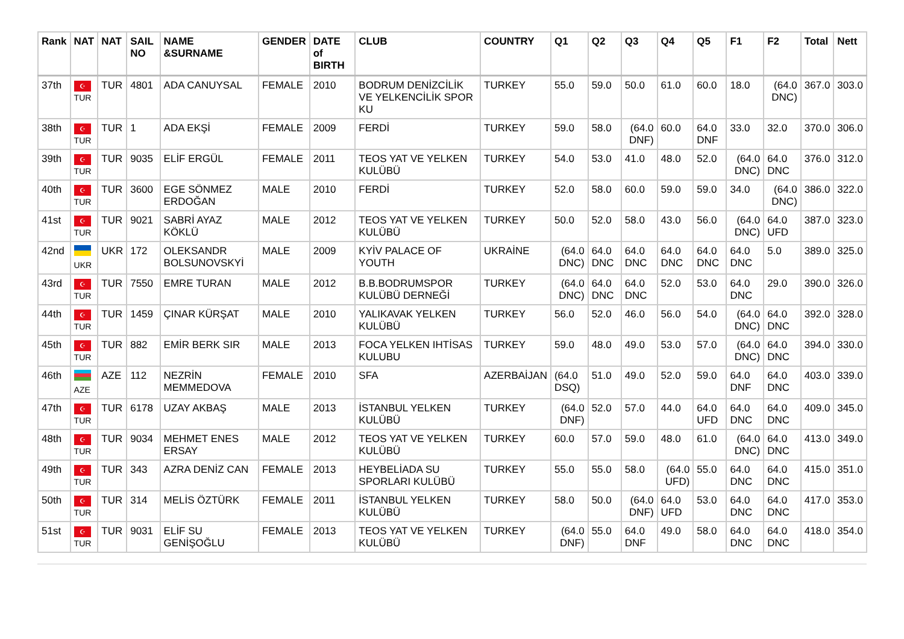| Rank | NAT | NAT | SAIL NO | NAME &SURNAME | GENDER | DATE of BIRTH | CLUB | COUNTRY | Q1 | Q2 | Q3 | Q4 | Q5 | F1 | F2 | Total | Nett |
| --- | --- | --- | --- | --- | --- | --- | --- | --- | --- | --- | --- | --- | --- | --- | --- | --- | --- |
| 37th | ☪ TUR | TUR | 4801 | ADA CANUYSAL | FEMALE | 2010 | BODRUM DENİZCİLİK VE YELKENCİLİK SPOR KU | TURKEY | 55.0 | 59.0 | 50.0 | 61.0 | 60.0 | 18.0 | (64.0 DNC) | 367.0 | 303.0 |
| 38th | ☪ TUR | TUR | 1 | ADA EKŞİ | FEMALE | 2009 | FERDİ | TURKEY | 59.0 | 58.0 | (64.0 DNF) | 60.0 | 64.0 DNF | 33.0 | 32.0 | 370.0 | 306.0 |
| 39th | ☪ TUR | TUR | 9035 | ELİF ERGÜL | FEMALE | 2011 | TEOS YAT VE YELKEN KULÜBÜ | TURKEY | 54.0 | 53.0 | 41.0 | 48.0 | 52.0 | (64.0 DNC) | 64.0 DNC | 376.0 | 312.0 |
| 40th | ☪ TUR | TUR | 3600 | EGE SÖNMEZ ERDOĞAN | MALE | 2010 | FERDİ | TURKEY | 52.0 | 58.0 | 60.0 | 59.0 | 59.0 | 34.0 | (64.0 DNC) | 386.0 | 322.0 |
| 41st | ☪ TUR | TUR | 9021 | SABRİ AYAZ KÖKLÜ | MALE | 2012 | TEOS YAT VE YELKEN KULÜBÜ | TURKEY | 50.0 | 52.0 | 58.0 | 43.0 | 56.0 | (64.0 DNC) | 64.0 UFD | 387.0 | 323.0 |
| 42nd | UKR | UKR | 172 | OLEKSANDR BOLSUNOVSKYİ | MALE | 2009 | KYİV PALACE OF YOUTH | UKRAİNE | (64.0 DNC) | 64.0 DNC | 64.0 DNC | 64.0 DNC | 64.0 DNC | 64.0 DNC | 5.0 | 389.0 | 325.0 |
| 43rd | ☪ TUR | TUR | 7550 | EMRE TURAN | MALE | 2012 | B.B.BODRUMSPOR KULÜBÜ DERNEĞİ | TURKEY | (64.0 DNC) | 64.0 DNC | 64.0 DNC | 52.0 | 53.0 | 64.0 DNC | 29.0 | 390.0 | 326.0 |
| 44th | ☪ TUR | TUR | 1459 | ÇINAR KÜRŞAT | MALE | 2010 | YALIKAVAK YELKEN KULÜBÜ | TURKEY | 56.0 | 52.0 | 46.0 | 56.0 | 54.0 | (64.0 DNC) | 64.0 DNC | 392.0 | 328.0 |
| 45th | ☪ TUR | TUR | 882 | EMİR BERK SIR | MALE | 2013 | FOCA YELKEN IHTİSAS KULUBU | TURKEY | 59.0 | 48.0 | 49.0 | 53.0 | 57.0 | (64.0 DNC) | 64.0 DNC | 394.0 | 330.0 |
| 46th | AZE | AZE | 112 | NEZRİN MEMMEDOVA | FEMALE | 2010 | SFA | AZERBAİJAN | (64.0 DSQ) | 51.0 | 49.0 | 52.0 | 59.0 | 64.0 DNF | 64.0 DNC | 403.0 | 339.0 |
| 47th | ☪ TUR | TUR | 6178 | UZAY AKBAŞ | MALE | 2013 | İSTANBUL YELKEN KULÜBÜ | TURKEY | (64.0 DNF) | 52.0 | 57.0 | 44.0 | 64.0 UFD | 64.0 DNC | 64.0 DNC | 409.0 | 345.0 |
| 48th | ☪ TUR | TUR | 9034 | MEHMET ENES ERSAY | MALE | 2012 | TEOS YAT VE YELKEN KULÜBÜ | TURKEY | 60.0 | 57.0 | 59.0 | 48.0 | 61.0 | (64.0 DNC) | 64.0 DNC | 413.0 | 349.0 |
| 49th | ☪ TUR | TUR | 343 | AZRA DENİZ CAN | FEMALE | 2013 | HEYBELİADA SU SPORLARI KULÜBÜ | TURKEY | 55.0 | 55.0 | 58.0 | (64.0 UFD) | 55.0 | 64.0 DNC | 64.0 DNC | 415.0 | 351.0 |
| 50th | ☪ TUR | TUR | 314 | MELİS ÖZTÜRK | FEMALE | 2011 | İSTANBUL YELKEN KULÜBÜ | TURKEY | 58.0 | 50.0 | (64.0 DNF) | 64.0 UFD | 53.0 | 64.0 DNC | 64.0 DNC | 417.0 | 353.0 |
| 51st | ☪ TUR | TUR | 9031 | ELİF SU GENİŞOĞLU | FEMALE | 2013 | TEOS YAT VE YELKEN KULÜBÜ | TURKEY | (64.0 DNF) | 55.0 | 64.0 DNF | 49.0 | 58.0 | 64.0 DNC | 64.0 DNC | 418.0 | 354.0 |